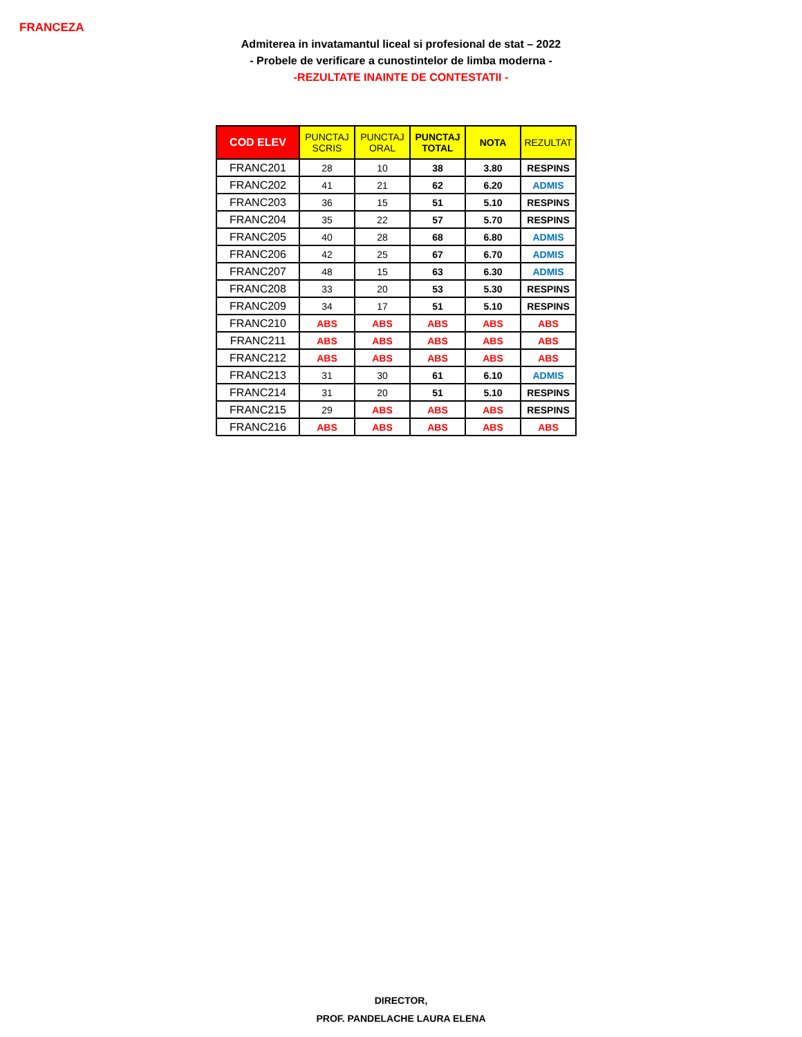FRANCEZA
Admiterea in invatamantul liceal si profesional de stat – 2022
- Probele de verificare a cunostintelor de limba moderna -
-REZULTATE INAINTE DE CONTESTATII -
| COD ELEV | PUNCTAJ SCRIS | PUNCTAJ ORAL | PUNCTAJ TOTAL | NOTA | REZULTAT |
| --- | --- | --- | --- | --- | --- |
| FRANC201 | 28 | 10 | 38 | 3.80 | RESPINS |
| FRANC202 | 41 | 21 | 62 | 6.20 | ADMIS |
| FRANC203 | 36 | 15 | 51 | 5.10 | RESPINS |
| FRANC204 | 35 | 22 | 57 | 5.70 | RESPINS |
| FRANC205 | 40 | 28 | 68 | 6.80 | ADMIS |
| FRANC206 | 42 | 25 | 67 | 6.70 | ADMIS |
| FRANC207 | 48 | 15 | 63 | 6.30 | ADMIS |
| FRANC208 | 33 | 20 | 53 | 5.30 | RESPINS |
| FRANC209 | 34 | 17 | 51 | 5.10 | RESPINS |
| FRANC210 | ABS | ABS | ABS | ABS | ABS |
| FRANC211 | ABS | ABS | ABS | ABS | ABS |
| FRANC212 | ABS | ABS | ABS | ABS | ABS |
| FRANC213 | 31 | 30 | 61 | 6.10 | ADMIS |
| FRANC214 | 31 | 20 | 51 | 5.10 | RESPINS |
| FRANC215 | 29 | ABS | ABS | ABS | RESPINS |
| FRANC216 | ABS | ABS | ABS | ABS | ABS |
DIRECTOR,
PROF. PANDELACHE LAURA ELENA